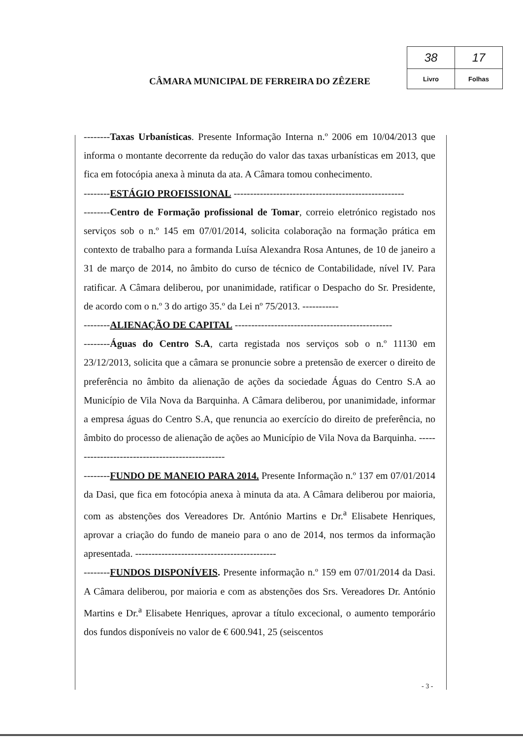CÂMARA MUNICIPAL DE FERREIRA DO ZÊZERE
| 38 | 17 |
| Livro | Folhas |
--------Taxas Urbanísticas. Presente Informação Interna n.º 2006 em 10/04/2013 que informa o montante decorrente da redução do valor das taxas urbanísticas em 2013, que fica em fotocópia anexa à minuta da ata. A Câmara tomou conhecimento.
--------ESTÁGIO PROFISSIONAL ----------------------------------------------------
--------Centro de Formação profissional de Tomar, correio eletrónico registado nos serviços sob o n.º 145 em 07/01/2014, solicita colaboração na formação prática em contexto de trabalho para a formanda Luísa Alexandra Rosa Antunes, de 10 de janeiro a 31 de março de 2014, no âmbito do curso de técnico de Contabilidade, nível IV. Para ratificar. A Câmara deliberou, por unanimidade, ratificar o Despacho do Sr. Presidente, de acordo com o n.º 3 do artigo 35.º da Lei nº 75/2013. -----------
--------ALIENAÇÃO DE CAPITAL ------------------------------------------------
--------Águas do Centro S.A, carta registada nos serviços sob o n.º 11130 em 23/12/2013, solicita que a câmara se pronuncie sobre a pretensão de exercer o direito de preferência no âmbito da alienação de ações da sociedade Águas do Centro S.A ao Município de Vila Nova da Barquinha. A Câmara deliberou, por unanimidade, informar a empresa águas do Centro S.A, que renuncia ao exercício do direito de preferência, no âmbito do processo de alienação de ações ao Município de Vila Nova da Barquinha. ------------------------------------------------
--------FUNDO DE MANEIO PARA 2014. Presente Informação n.º 137 em 07/01/2014 da Dasi, que fica em fotocópia anexa à minuta da ata. A Câmara deliberou por maioria, com as abstenções dos Vereadores Dr. António Martins e Dr.<sup>a</sup> Elisabete Henriques, aprovar a criação do fundo de maneio para o ano de 2014, nos termos da informação apresentada. -------------------------------------------
--------FUNDOS DISPONÍVEIS. Presente informação n.º 159 em 07/01/2014 da Dasi. A Câmara deliberou, por maioria e com as abstenções dos Srs. Vereadores Dr. António Martins e Dr.<sup>a</sup> Elisabete Henriques, aprovar a título excecional, o aumento temporário dos fundos disponíveis no valor de € 600.941, 25 (seiscentos
- 3 -